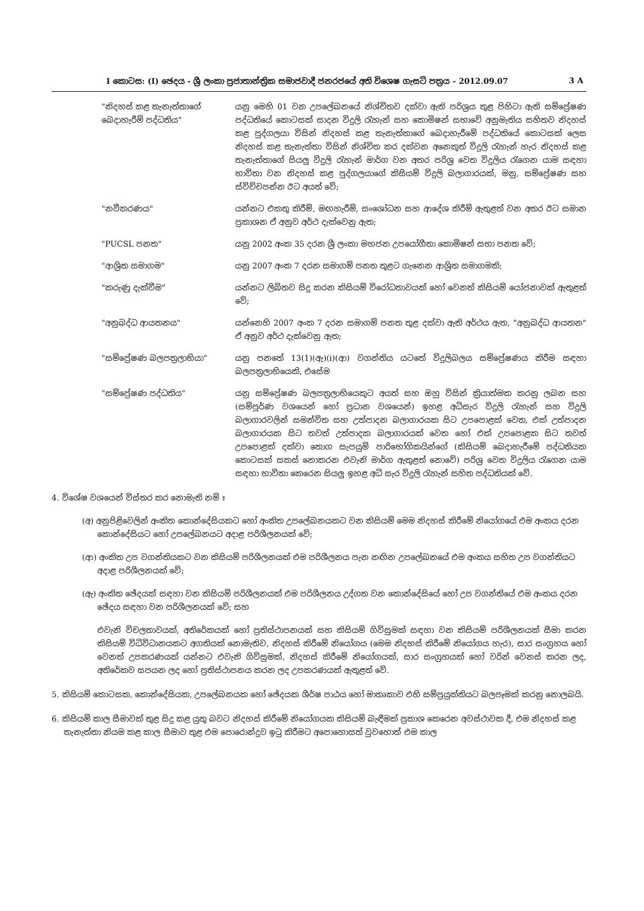I කොටස: (I) ඡෙදය - ශ්‍රී ලංකා ප්‍රජාතාන්ත්‍රික සමාජවාදී ජනරජයේ අති විශෙෂ ගැසට් පත්‍රය - 2012.09.07 3 A
"නිදහස් කළ තැනැත්තාගේ බෙදාහැරීම් පද්ධතිය"
යනු මෙහි 01 වන උපලේඛනයේ නිශ්චිතව දක්වා ඇති පරිශ්‍රය තුළ පිහිටා ඇති සම්ප්‍රේෂණ පද්ධතියේ කොටසක් සාදන විදුලි රැහැන් සහ කොමිෂන් සභාවේ අනුමැතිය සහිතව නිදහස් කළ පුද්ගලයා විසින් නිදහස් කළ තැනැත්තාගේ බෙදාහැරීමේ පද්ධතියේ කොටසක් ලෙස නිදහස් කළ තැනැත්තා විසින් නිශ්චිත කර දක්වන අනෙකුත් විදුලි රැහැන් හැර නිදහස් කළ තැනැත්තාගේ සියලු විදුලි රැහැන් මාර්ග වන අතර පරිශ්‍ර වෙත විදුලිය රැගෙන යාම සඳහා භාවිතා වන නිදහස් කළ පුද්ගලයාගේ කිසියම් විදුලි බලාගාරයක්, මනු, සම්ප්‍රේෂණ සහ ස්විච්චපන්න ඊට අයත් වේ;
"නවීකරණය" යන්නට එකතු කිරීම්, මඟහැරීම්, සංශෝධන සහ ආදේශ කිරීම් ඇතුළත් වන අතර ඊට සමාන ප්‍රකාශන ඒ අනුව අර්ථ දැක්වෙනු ඇත;
"PUCSL පනත" යනු 2002 අංක 35 දරන ශ්‍රී ලංකා මහජන උපයෝගීතා කොමිෂන් සභා පනත වේ;
"ආශ්‍රිත සමාගම" යනු 2007 අංක 7 දරන සමාගම් පනත තුළට ගැනෙන ආශ්‍රිත සමාගමකි;
"කරුණු දැක්වීම" යන්නට ලිඛිතව සිදු කරන කිසියම් විරෝධතාවයක් හෝ වෙනත් කිසියම් යෝජනාවක් ඇතුළත් වේ;
"අනුබද්ධ ආයතනය" යන්නෙහි 2007 අංක 7 දරන සමාගම් පනත තුළ දක්වා ඇති අර්ථය ඇත, "අනුබද්ධ ආයතන" ඒ අනුව අර්ථ දැක්වෙනු ඇත;
"සම්ප්‍රේෂණ බලපත්‍රලාභියා" යනු පනතේ 13(1)(ඇ)(i)(ආ) වගන්තිය යටතේ විදුලිබලය සම්ප්‍රේෂණය කිරීම සඳහා බලපත්‍රලාභියෙකි, එසේම
"සම්ප්‍රේෂණ පද්ධතිය" යනු සම්ප්‍රේෂණ බලපත්‍රලාභියෙකුට අයත් සහ ඔහු විසින් ක්‍රියාත්මක කරනු ලබන සහ (සම්පූර්ණ වශයෙන් හෝ ප්‍රධාන වශයෙන්) ඉහළ අධිසැර විදුලි රැහැන් සහ විදුලි බලාගාරවලින් සමන්විත සහ උත්පාදන බලාගාරයක සිට උපපොළක් වෙත, එක් උත්පාදන බලාගාරයක සිට තවත් උත්පාදක බලාගාරයක් වෙත හෝ එක් උපපොළක සිට තවත් උපපොළක් දක්වා තොග සැපයුම් පාරිභෝගිකයින්ගේ (කිසියම් බෙදාහැරීමේ පද්ධතියක කොටසක් සකස් නොකරන එවැනි මාර්ග ඇතුළත් නොවේ) පරිශ්‍ර වෙත විදුලිය රැගෙන යාම සඳහා භාවිතා කෙරෙන සියලු ඉහළ අධි සැර විදුලි රැහැන් සහිත පද්ධතියක් වේ.
4. විශේෂ වශයෙන් විස්තර කර නොමැති නම් ඃ
(අ) අනුපිළිවෙලින් අංකිත කොන්දේසියකට හෝ අංකිත උපලේඛනයකට වන කිසියම් මෙම නිදහස් කිරීමේ නියෝගයේ එම අංකය දරන කොන්දේසියට හෝ උපලේඛනයට අදාළ පරිශීලනයක් වේ;
(ආ) අංකිත උප වගන්තියකට වන කිසියම් පරිශීලනයක් එම පරිශීලනය පැන නඟින උපලේඛනයේ එම අංකය සහිත උප වගන්තියට අදාළ පරිශීලනයක් වේ;
(ඇ) අංකිත ඡේදයක් සඳහා වන කිසියම් පරිශීලනයක් එම පරිශීලනය උද්ගත වන කොන්දේසියේ හෝ උප වගන්තියේ එම අංකය දරන ඡේදය සඳහා වන පරිශීලනයක් වේ; සහ
එවැනි විචලතාවයක්, අතිරේකයක් හෝ ප්‍රතිස්ථාපනයක් සහ කිසියම් ගිවිසුමක් සඳහා වන කිසියම් පරිශීලනයක් සීමා කරන කිසියම් විධිවිධානයකට අගතියක් නොමැතිව, නිදහස් කිරීමේ නියෝගය (මෙම නිදහස් කිරීමේ නියෝගය හැර), සාර සංග්‍රහය හෝ වෙනත් උපකරණයක් යන්නට එවැනි ගිවිසුමක්, නිදහස් කිරීමේ නියෝගයක්, සාර සංග්‍රහයක් හෝ වරින් වෙනස් කරන ලද, අතිරේකව සපයන ලද හෝ ප්‍රතිස්ථාපනය කරන ලද උපකරණයක් ඇතුළත් වේ.
5. කිසියම් කොටසක, කොන්දේසියක, උපලේඛනයක හෝ ඡේදයක ශීර්ෂ පාඨය හෝ මාතෘකාව එහි සම්ප්‍රයුක්තියට බලපෑමක් කරනු නොලබයි.
6. කිසියම් කාල සීමාවක් තුළ සිදු කළ යුතු බවට නිදහස් කිරීමේ නියෝගයක කිසියම් බැඳීමක් ප්‍රකාශ කෙරෙන අවස්ථාවක දී, එම නිදහස් කළ තැනැත්තා නියම කළ කාල සීමාව තුළ එම පොරොන්දුව ඉටු කිරීමට අපොහොසත් වුවහොත් එම කාල